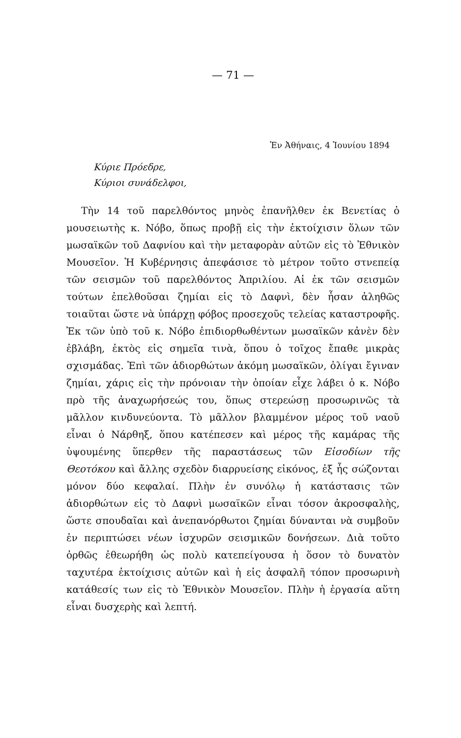— 71 —
Ἐν Ἀθήναις, 4 Ἰουνίου 1894
Κύριε Πρόεδρε,
Κύριοι συνάδελφοι,
Τὴν 14 τοῦ παρελθόντος μηνὸς ἐπανῆλθεν ἐκ Βενετίας ὁ μουσειωτὴς κ. Νόβο, ὅπως προβῇ εἰς τὴν ἐκτοίχισιν ὅλων τῶν μωσαϊκῶν τοῦ Δαφνίου καὶ τὴν μεταφορὰν αὐτῶν εἰς τὸ Ἐθνικὸν Μουσεῖον. Ἡ Κυβέρνησις ἀπεφάσισε τὸ μέτρον τοῦτο στνεπείᾳ τῶν σεισμῶν τοῦ παρελθόντος Ἀπριλίου. Αἱ ἐκ τῶν σεισμῶν τούτων ἐπελθοῦσαι ζημίαι εἰς τὸ Δαφνὶ, δὲν ἦσαν ἀληθῶς τοιαῦται ὥστε νὰ ὑπάρχῃ φόβος προσεχοῦς τελείας καταστροφῆς. Ἐκ τῶν ὑπὸ τοῦ κ. Νόβο ἐπιδιορθωθέντων μωσαϊκῶν κἀνὲν δὲν ἐβλάβη, ἐκτὸς εἰς σημεῖα τινὰ, ὅπου ὁ τοῖχος ἔπαθε μικρὰς σχισμάδας. Ἐπὶ τῶν ἀδιορθώτων ἀκόμη μωσαϊκῶν, ὀλίγαι ἔγιναν ζημίαι, χάρις εἰς τὴν πρόνοιαν τὴν ὁποίαν εἶχε λάβει ὁ κ. Νόβο πρὸ τῆς ἀναχωρήσεώς του, ὅπως στερεώσῃ προσωρινῶς τὰ μᾶλλον κινδυνεύοντα. Τὸ μᾶλλον βλαμμένον μέρος τοῦ ναοῦ εἶναι ὁ Νάρθηξ, ὅπου κατέπεσεν καὶ μέρος τῆς καμάρας τῆς ὑψουμένης ὕπερθεν τῆς παραστάσεως τῶν Εἰσοδίων τῆς Θεοτόκου καὶ ἄλλης σχεδὸν διαρρυείσης εἰκόνος, ἐξ ἧς σώζονται μόνον δύο κεφαλαί. Πλὴν ἐν συνόλῳ ἡ κατάστασις τῶν ἀδιορθώτων εἰς τὸ Δαφνὶ μωσαϊκῶν εἶναι τόσον ἀκροσφαλὴς, ὥστε σπουδαῖαι καὶ ἀνεπανόρθωτοι ζημίαι δύνανται νὰ συμβοῦν ἐν περιπτώσει νέων ἰσχυρῶν σεισμικῶν δονήσεων. Διὰ τοῦτο ὀρθῶς ἐθεωρήθη ὡς πολὺ κατεπείγουσα ἡ ὅσον τὸ δυνατὸν ταχυτέρα ἐκτοίχισις αὐτῶν καὶ ἡ εἰς ἀσφαλῆ τόπον προσωρινὴ κατάθεσίς των εἰς τὸ Ἐθνικὸν Μουσεῖον. Πλὴν ἡ ἐργασία αὕτη εἶναι δυσχερὴς καὶ λεπτή.